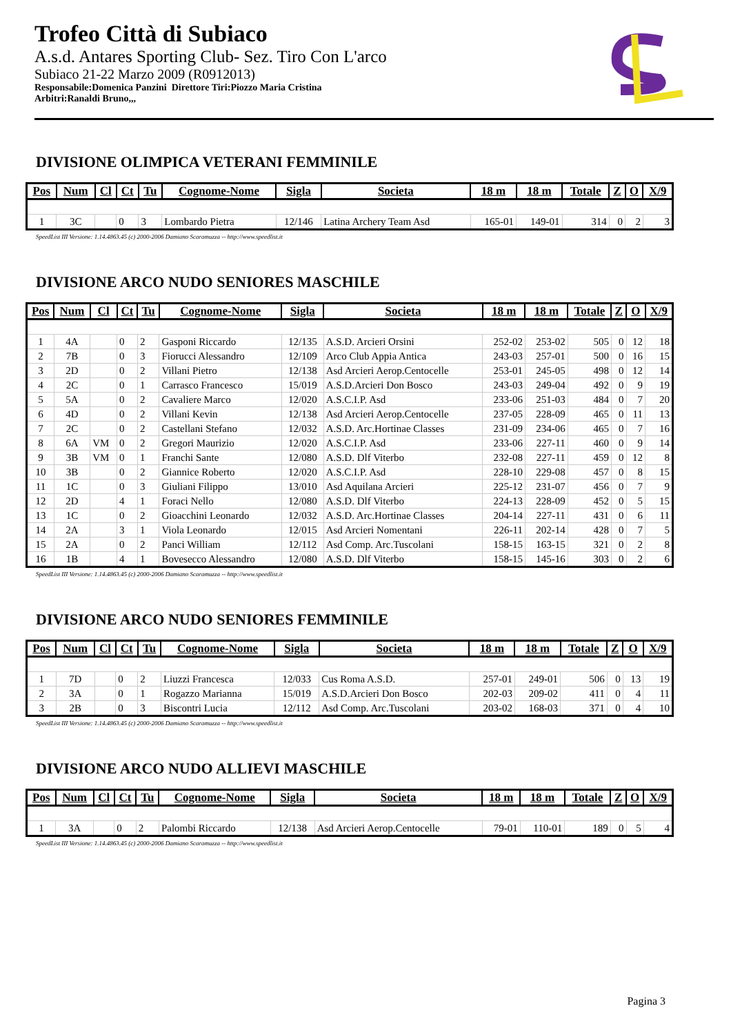Trofeo Città di Subiaco
A.s.d. Antares Sporting Club- Sez. Tiro Con L'arco
Subiaco 21-22 Marzo 2009 (R0912013)
Responsabile:Domenica Panzini Direttore Tiri:Piozzo Maria Cristina
Arbitri:Ranaldi Bruno,,,
DIVISIONE OLIMPICA VETERANI FEMMINILE
| Pos | Num | Cl | Ct | Tu | Cognome-Nome | Sigla | Societa | 18 m | 18 m | Totale | Z | O | X/9 |
| --- | --- | --- | --- | --- | --- | --- | --- | --- | --- | --- | --- | --- | --- |
| 1 | 3C | | 0 | 3 | Lombardo Pietra | 12/146 | Latina Archery Team Asd | 165-01 | 149-01 | 314 | 0 | 2 | 3 |
SpeedList III Versione: 1.14.4863.45 (c) 2000-2006 Damiano Scaramuzza -- http://www.speedlist.it
DIVISIONE ARCO NUDO SENIORES MASCHILE
| Pos | Num | Cl | Ct | Tu | Cognome-Nome | Sigla | Societa | 18 m | 18 m | Totale | Z | O | X/9 |
| --- | --- | --- | --- | --- | --- | --- | --- | --- | --- | --- | --- | --- | --- |
| 1 | 4A | | 0 | 2 | Gasponi Riccardo | 12/135 | A.S.D. Arcieri Orsini | 252-02 | 253-02 | 505 | 0 | 12 | 18 |
| 2 | 7B | | 0 | 3 | Fiorucci Alessandro | 12/109 | Arco Club Appia Antica | 243-03 | 257-01 | 500 | 0 | 16 | 15 |
| 3 | 2D | | 0 | 2 | Villani Pietro | 12/138 | Asd Arcieri Aerop.Centocelle | 253-01 | 245-05 | 498 | 0 | 12 | 14 |
| 4 | 2C | | 0 | 1 | Carrasco Francesco | 15/019 | A.S.D.Arcieri Don Bosco | 243-03 | 249-04 | 492 | 0 | 9 | 19 |
| 5 | 5A | | 0 | 2 | Cavaliere Marco | 12/020 | A.S.C.I.P. Asd | 233-06 | 251-03 | 484 | 0 | 7 | 20 |
| 6 | 4D | | 0 | 2 | Villani Kevin | 12/138 | Asd Arcieri Aerop.Centocelle | 237-05 | 228-09 | 465 | 0 | 11 | 13 |
| 7 | 2C | | 0 | 2 | Castellani Stefano | 12/032 | A.S.D. Arc.Hortinae Classes | 231-09 | 234-06 | 465 | 0 | 7 | 16 |
| 8 | 6A | VM | 0 | 2 | Gregori Maurizio | 12/020 | A.S.C.I.P. Asd | 233-06 | 227-11 | 460 | 0 | 9 | 14 |
| 9 | 3B | VM | 0 | 1 | Franchi Sante | 12/080 | A.S.D. Dlf Viterbo | 232-08 | 227-11 | 459 | 0 | 12 | 8 |
| 10 | 3B | | 0 | 2 | Giannice Roberto | 12/020 | A.S.C.I.P. Asd | 228-10 | 229-08 | 457 | 0 | 8 | 15 |
| 11 | 1C | | 0 | 3 | Giuliani Filippo | 13/010 | Asd Aquilana Arcieri | 225-12 | 231-07 | 456 | 0 | 7 | 9 |
| 12 | 2D | | 4 | 1 | Foraci Nello | 12/080 | A.S.D. Dlf Viterbo | 224-13 | 228-09 | 452 | 0 | 5 | 15 |
| 13 | 1C | | 0 | 2 | Gioacchini Leonardo | 12/032 | A.S.D. Arc.Hortinae Classes | 204-14 | 227-11 | 431 | 0 | 6 | 11 |
| 14 | 2A | | 3 | 1 | Viola Leonardo | 12/015 | Asd Arcieri Nomentani | 226-11 | 202-14 | 428 | 0 | 7 | 5 |
| 15 | 2A | | 0 | 2 | Panci William | 12/112 | Asd Comp. Arc.Tuscolani | 158-15 | 163-15 | 321 | 0 | 2 | 8 |
| 16 | 1B | | 4 | 1 | Bovesecco Alessandro | 12/080 | A.S.D. Dlf Viterbo | 158-15 | 145-16 | 303 | 0 | 2 | 6 |
SpeedList III Versione: 1.14.4863.45 (c) 2000-2006 Damiano Scaramuzza -- http://www.speedlist.it
DIVISIONE ARCO NUDO SENIORES FEMMINILE
| Pos | Num | Cl | Ct | Tu | Cognome-Nome | Sigla | Societa | 18 m | 18 m | Totale | Z | O | X/9 |
| --- | --- | --- | --- | --- | --- | --- | --- | --- | --- | --- | --- | --- | --- |
| 1 | 7D | | 0 | 2 | Liuzzi Francesca | 12/033 | Cus Roma A.S.D. | 257-01 | 249-01 | 506 | 0 | 13 | 19 |
| 2 | 3A | | 0 | 1 | Rogazzo Marianna | 15/019 | A.S.D.Arcieri Don Bosco | 202-03 | 209-02 | 411 | 0 | 4 | 11 |
| 3 | 2B | | 0 | 3 | Biscontri Lucia | 12/112 | Asd Comp. Arc.Tuscolani | 203-02 | 168-03 | 371 | 0 | 4 | 10 |
SpeedList III Versione: 1.14.4863.45 (c) 2000-2006 Damiano Scaramuzza -- http://www.speedlist.it
DIVISIONE ARCO NUDO ALLIEVI MASCHILE
| Pos | Num | Cl | Ct | Tu | Cognome-Nome | Sigla | Societa | 18 m | 18 m | Totale | Z | O | X/9 |
| --- | --- | --- | --- | --- | --- | --- | --- | --- | --- | --- | --- | --- | --- |
| 1 | 3A | | 0 | 2 | Palombi Riccardo | 12/138 | Asd Arcieri Aerop.Centocelle | 79-01 | 110-01 | 189 | 0 | 5 | 4 |
SpeedList III Versione: 1.14.4863.45 (c) 2000-2006 Damiano Scaramuzza -- http://www.speedlist.it
Pagina 3